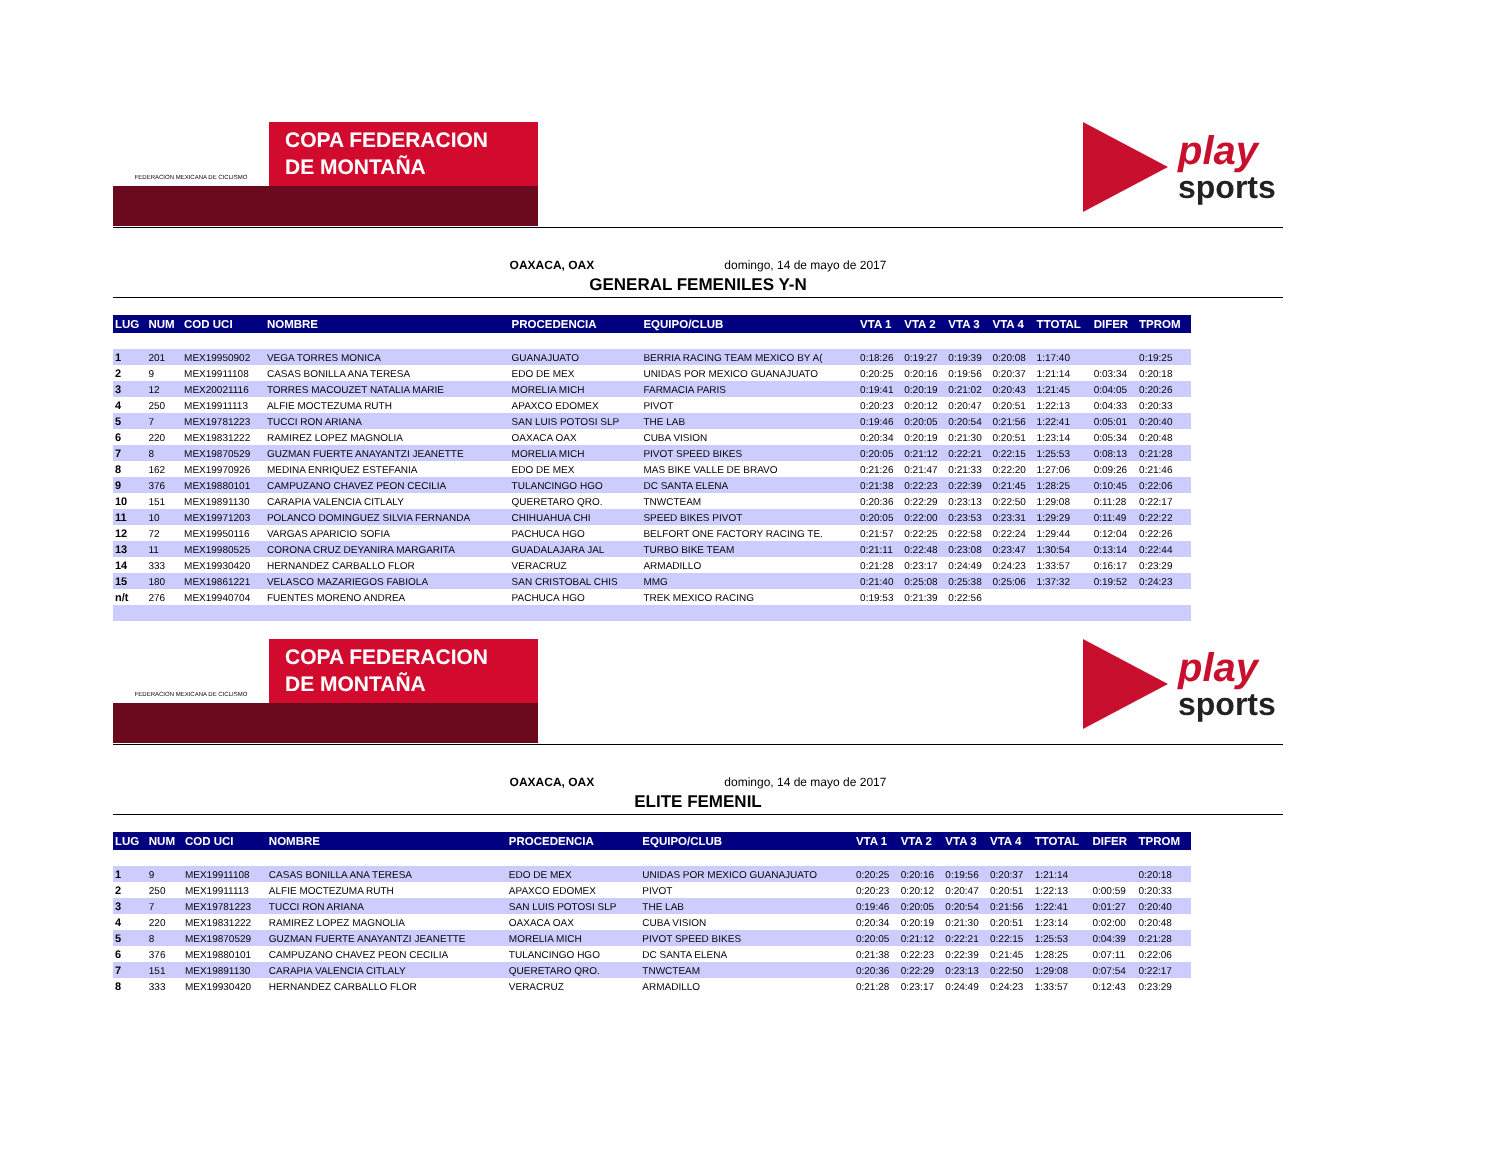FEDERACION MEXICANA DE CICLISMO
COPA FEDERACION
DE MONTAÑA
play
sports
OAXACA, OAX domingo, 14 de mayo de 2017
GENERAL FEMENILES Y-N
| LUG | NUM | COD UCI | NOMBRE | PROCEDENCIA | EQUIPO/CLUB | VTA 1 | VTA 2 | VTA 3 | VTA 4 | TTOTAL | DIFER | TPROM |
| --- | --- | --- | --- | --- | --- | --- | --- | --- | --- | --- | --- | --- |
| 1 | 201 | MEX19950902 | VEGA TORRES MONICA | GUANAJUATO | BERRIA RACING TEAM MEXICO BY A( | 0:18:26 | 0:19:27 | 0:19:39 | 0:20:08 | 1:17:40 | | 0:19:25 |
| 2 | 9 | MEX19911108 | CASAS BONILLA ANA TERESA | EDO DE MEX | UNIDAS POR MEXICO GUANAJUATO | 0:20:25 | 0:20:16 | 0:19:56 | 0:20:37 | 1:21:14 | 0:03:34 | 0:20:18 |
| 3 | 12 | MEX20021116 | TORRES MACOUZET NATALIA MARIE | MORELIA MICH | FARMACIA PARIS | 0:19:41 | 0:20:19 | 0:21:02 | 0:20:43 | 1:21:45 | 0:04:05 | 0:20:26 |
| 4 | 250 | MEX19911113 | ALFIE MOCTEZUMA RUTH | APAXCO EDOMEX | PIVOT | 0:20:23 | 0:20:12 | 0:20:47 | 0:20:51 | 1:22:13 | 0:04:33 | 0:20:33 |
| 5 | 7 | MEX19781223 | TUCCI RON ARIANA | SAN LUIS POTOSI SLP | THE LAB | 0:19:46 | 0:20:05 | 0:20:54 | 0:21:56 | 1:22:41 | 0:05:01 | 0:20:40 |
| 6 | 220 | MEX19831222 | RAMIREZ LOPEZ MAGNOLIA | OAXACA OAX | CUBA VISION | 0:20:34 | 0:20:19 | 0:21:30 | 0:20:51 | 1:23:14 | 0:05:34 | 0:20:48 |
| 7 | 8 | MEX19870529 | GUZMAN FUERTE ANAYANTZI JEANETTE | MORELIA MICH | PIVOT SPEED BIKES | 0:20:05 | 0:21:12 | 0:22:21 | 0:22:15 | 1:25:53 | 0:08:13 | 0:21:28 |
| 8 | 162 | MEX19970926 | MEDINA ENRIQUEZ ESTEFANIA | EDO DE MEX | MAS BIKE VALLE DE BRAVO | 0:21:26 | 0:21:47 | 0:21:33 | 0:22:20 | 1:27:06 | 0:09:26 | 0:21:46 |
| 9 | 376 | MEX19880101 | CAMPUZANO CHAVEZ PEON CECILIA | TULANCINGO HGO | DC SANTA ELENA | 0:21:38 | 0:22:23 | 0:22:39 | 0:21:45 | 1:28:25 | 0:10:45 | 0:22:06 |
| 10 | 151 | MEX19891130 | CARAPIA VALENCIA CITLALY | QUERETARO QRO. | TNWCTEAM | 0:20:36 | 0:22:29 | 0:23:13 | 0:22:50 | 1:29:08 | 0:11:28 | 0:22:17 |
| 11 | 10 | MEX19971203 | POLANCO DOMINGUEZ SILVIA FERNANDA | CHIHUAHUA CHI | SPEED BIKES PIVOT | 0:20:05 | 0:22:00 | 0:23:53 | 0:23:31 | 1:29:29 | 0:11:49 | 0:22:22 |
| 12 | 72 | MEX19950116 | VARGAS APARICIO SOFIA | PACHUCA HGO | BELFORT ONE FACTORY RACING TE. | 0:21:57 | 0:22:25 | 0:22:58 | 0:22:24 | 1:29:44 | 0:12:04 | 0:22:26 |
| 13 | 11 | MEX19980525 | CORONA CRUZ DEYANIRA MARGARITA | GUADALAJARA JAL | TURBO BIKE TEAM | 0:21:11 | 0:22:48 | 0:23:08 | 0:23:47 | 1:30:54 | 0:13:14 | 0:22:44 |
| 14 | 333 | MEX19930420 | HERNANDEZ CARBALLO FLOR | VERACRUZ | ARMADILLO | 0:21:28 | 0:23:17 | 0:24:49 | 0:24:23 | 1:33:57 | 0:16:17 | 0:23:29 |
| 15 | 180 | MEX19861221 | VELASCO MAZARIEGOS FABIOLA | SAN CRISTOBAL CHIS | MMG | 0:21:40 | 0:25:08 | 0:25:38 | 0:25:06 | 1:37:32 | 0:19:52 | 0:24:23 |
| n/t | 276 | MEX19940704 | FUENTES MORENO ANDREA | PACHUCA HGO | TREK MEXICO RACING | 0:19:53 | 0:21:39 | 0:22:56 | | | | |
FEDERACION MEXICANA DE CICLISMO
COPA FEDERACION
DE MONTAÑA
play
sports
OAXACA, OAX domingo, 14 de mayo de 2017
ELITE FEMENIL
| LUG | NUM | COD UCI | NOMBRE | PROCEDENCIA | EQUIPO/CLUB | VTA 1 | VTA 2 | VTA 3 | VTA 4 | TTOTAL | DIFER | TPROM |
| --- | --- | --- | --- | --- | --- | --- | --- | --- | --- | --- | --- | --- |
| 1 | 9 | MEX19911108 | CASAS BONILLA ANA TERESA | EDO DE MEX | UNIDAS POR MEXICO GUANAJUATO | 0:20:25 | 0:20:16 | 0:19:56 | 0:20:37 | 1:21:14 | | 0:20:18 |
| 2 | 250 | MEX19911113 | ALFIE MOCTEZUMA RUTH | APAXCO EDOMEX | PIVOT | 0:20:23 | 0:20:12 | 0:20:47 | 0:20:51 | 1:22:13 | 0:00:59 | 0:20:33 |
| 3 | 7 | MEX19781223 | TUCCI RON ARIANA | SAN LUIS POTOSI SLP | THE LAB | 0:19:46 | 0:20:05 | 0:20:54 | 0:21:56 | 1:22:41 | 0:01:27 | 0:20:40 |
| 4 | 220 | MEX19831222 | RAMIREZ LOPEZ MAGNOLIA | OAXACA OAX | CUBA VISION | 0:20:34 | 0:20:19 | 0:21:30 | 0:20:51 | 1:23:14 | 0:02:00 | 0:20:48 |
| 5 | 8 | MEX19870529 | GUZMAN FUERTE ANAYANTZI JEANETTE | MORELIA MICH | PIVOT SPEED BIKES | 0:20:05 | 0:21:12 | 0:22:21 | 0:22:15 | 1:25:53 | 0:04:39 | 0:21:28 |
| 6 | 376 | MEX19880101 | CAMPUZANO CHAVEZ PEON CECILIA | TULANCINGO HGO | DC SANTA ELENA | 0:21:38 | 0:22:23 | 0:22:39 | 0:21:45 | 1:28:25 | 0:07:11 | 0:22:06 |
| 7 | 151 | MEX19891130 | CARAPIA VALENCIA CITLALY | QUERETARO QRO. | TNWCTEAM | 0:20:36 | 0:22:29 | 0:23:13 | 0:22:50 | 1:29:08 | 0:07:54 | 0:22:17 |
| 8 | 333 | MEX19930420 | HERNANDEZ CARBALLO FLOR | VERACRUZ | ARMADILLO | 0:21:28 | 0:23:17 | 0:24:49 | 0:24:23 | 1:33:57 | 0:12:43 | 0:23:29 |